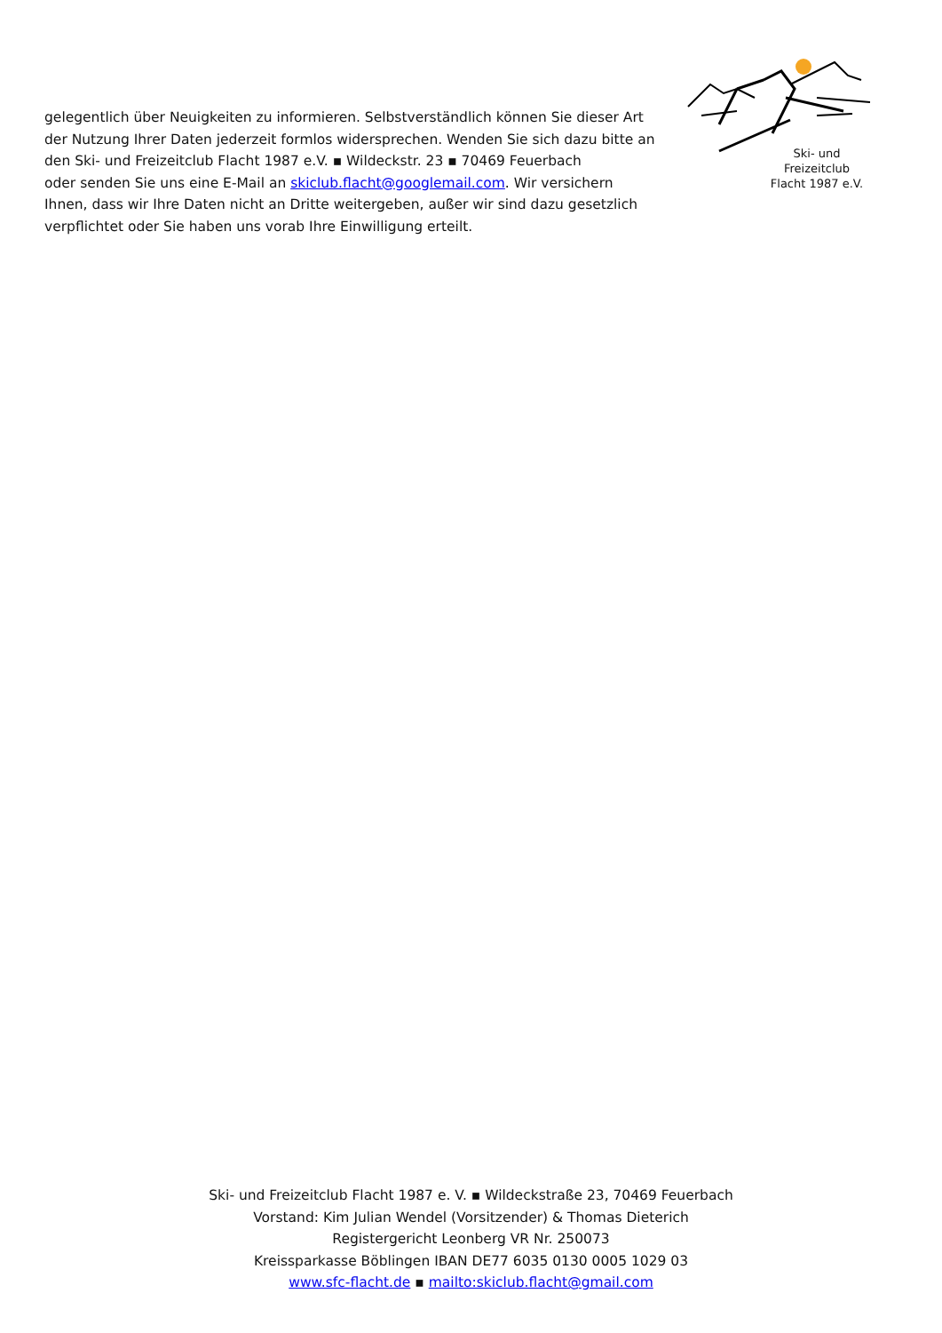gelegentlich über Neuigkeiten zu informieren. Selbstverständlich können Sie dieser Art der Nutzung Ihrer Daten jederzeit formlos widersprechen. Wenden Sie sich dazu bitte an den Ski- und Freizeitclub Flacht 1987 e.V. ▪ Wildeckstr. 23 ▪ 70469 Feuerbach
oder senden Sie uns eine E-Mail an skiclub.flacht@googlemail.com. Wir versichern Ihnen, dass wir Ihre Daten nicht an Dritte weitergeben, außer wir sind dazu gesetzlich verpflichtet oder Sie haben uns vorab Ihre Einwilligung erteilt.
Ski- und
Freizeitclub
Flacht 1987 e.V.
Ski- und Freizeitclub Flacht 1987 e. V. ▪ Wildeckstraße 23, 70469 Feuerbach
Vorstand: Kim Julian Wendel (Vorsitzender) & Thomas Dieterich
Registergericht Leonberg VR Nr. 250073
Kreissparkasse Böblingen IBAN DE77 6035 0130 0005 1029 03
www.sfc-flacht.de ▪ mailto:skiclub.flacht@gmail.com